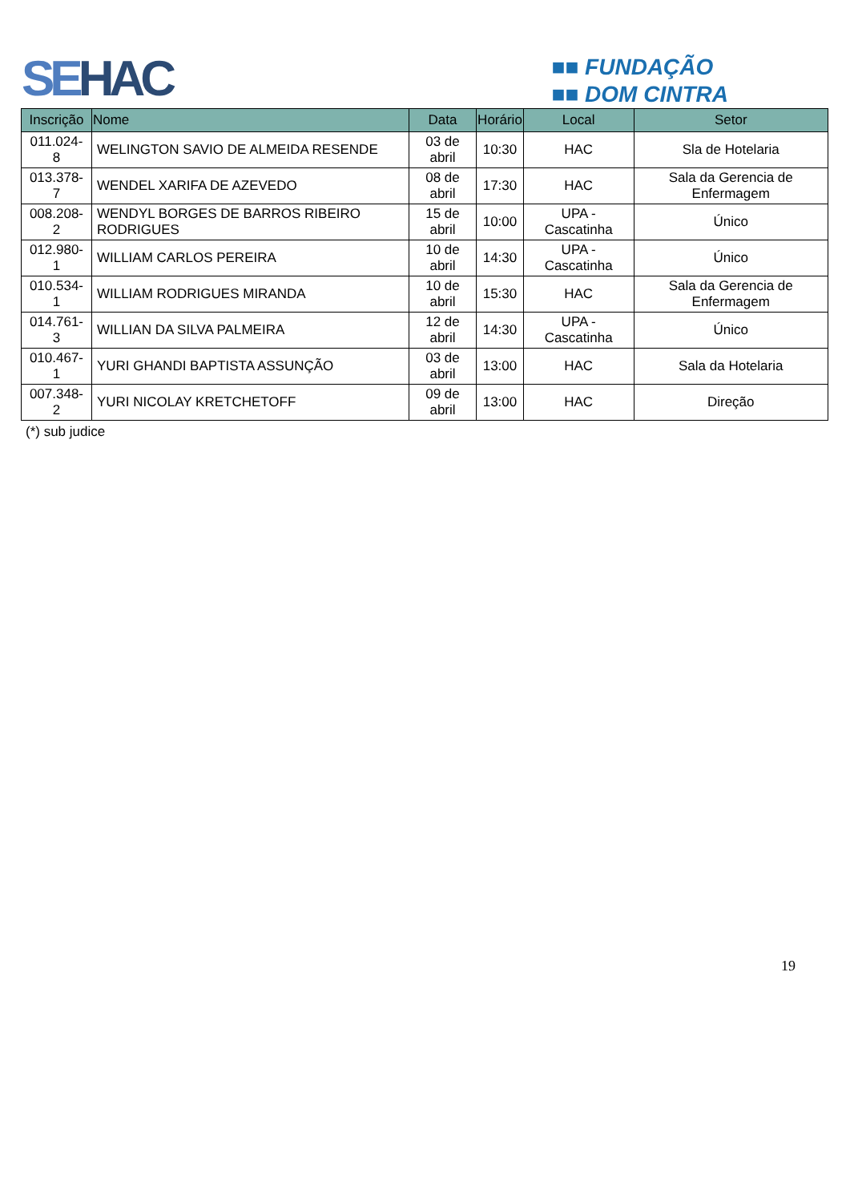SEHAC
■■ FUNDAÇÃO
■■ DOM CINTRA
| Inscrição | Nome | Data | Horário | Local | Setor |
| --- | --- | --- | --- | --- | --- |
| 011.024-8 | WELINGTON SAVIO DE ALMEIDA RESENDE | 03 de abril | 10:30 | HAC | Sla de Hotelaria |
| 013.378-7 | WENDEL XARIFA DE AZEVEDO | 08 de abril | 17:30 | HAC | Sala da Gerencia de Enfermagem |
| 008.208-2 | WENDYL BORGES DE BARROS RIBEIRO RODRIGUES | 15 de abril | 10:00 | UPA - Cascatinha | Único |
| 012.980-1 | WILLIAM CARLOS PEREIRA | 10 de abril | 14:30 | UPA - Cascatinha | Único |
| 010.534-1 | WILLIAM RODRIGUES MIRANDA | 10 de abril | 15:30 | HAC | Sala da Gerencia de Enfermagem |
| 014.761-3 | WILLIAN DA SILVA PALMEIRA | 12 de abril | 14:30 | UPA - Cascatinha | Único |
| 010.467-1 | YURI GHANDI BAPTISTA ASSUNÇÃO | 03 de abril | 13:00 | HAC | Sala da Hotelaria |
| 007.348-2 | YURI NICOLAY KRETCHETOFF | 09 de abril | 13:00 | HAC | Direção |
(*) sub judice
19